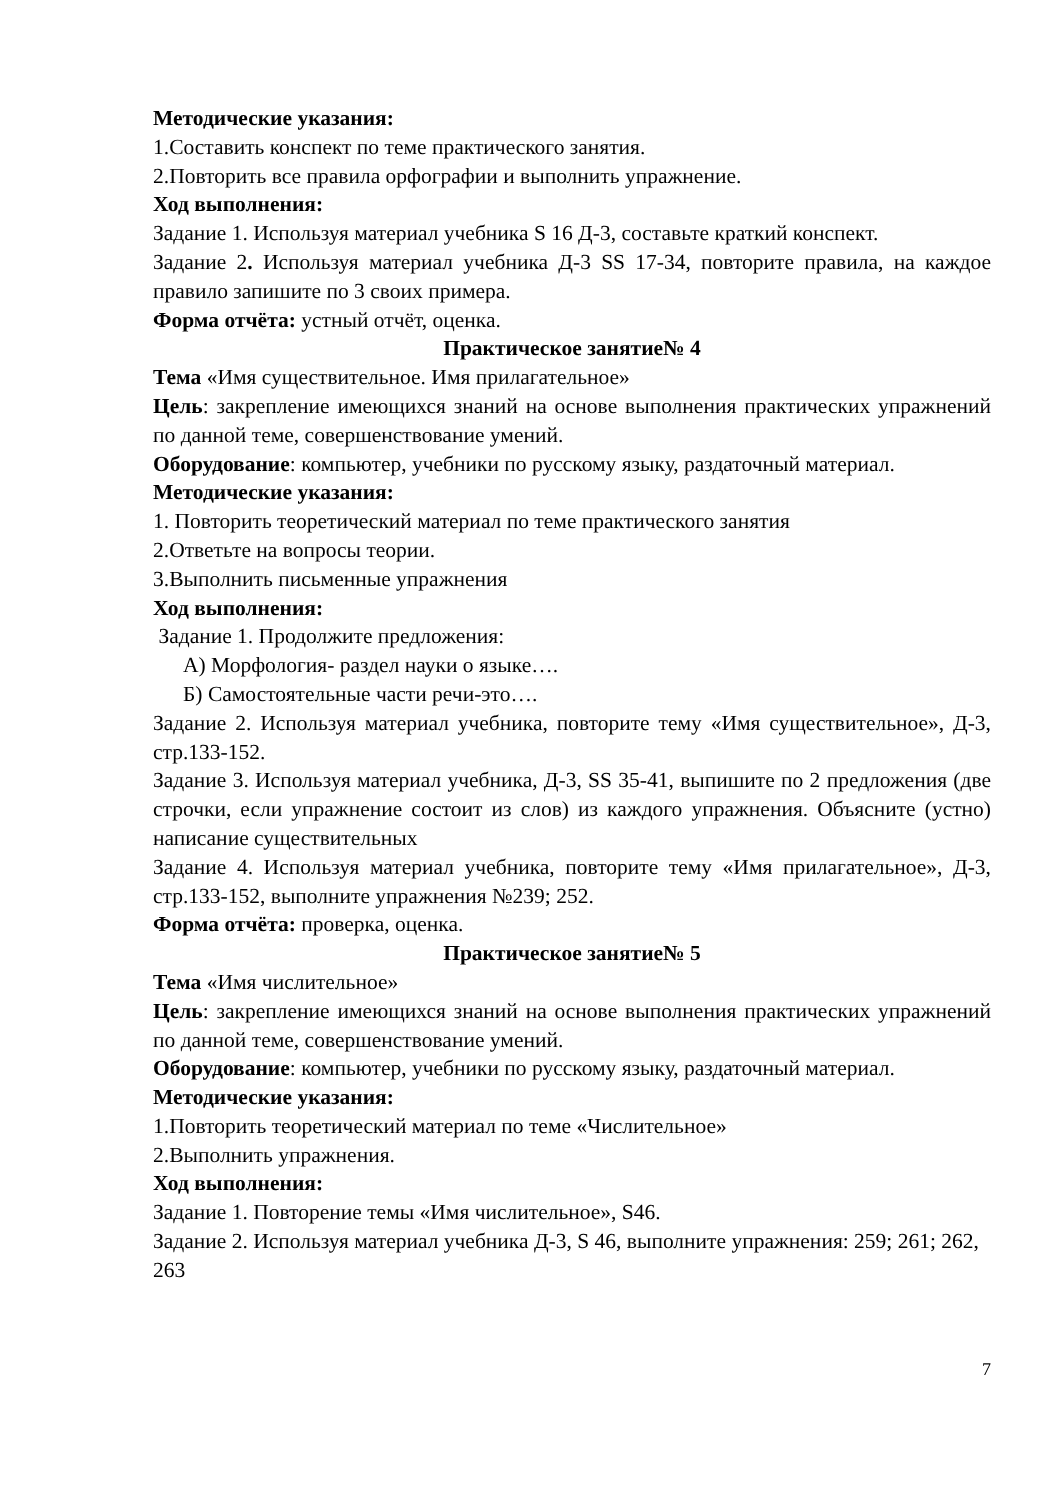Методические указания:
1.Составить конспект по теме практического занятия.
2.Повторить все правила орфографии и выполнить упражнение.
Ход выполнения:
Задание 1. Используя материал учебника S 16 Д-3, составьте краткий конспект.
Задание 2. Используя материал учебника Д-3 SS 17-34, повторите правила, на каждое правило запишите по 3 своих примера.
Форма отчёта: устный отчёт, оценка.
Практическое занятие№ 4
Тема «Имя существительное. Имя прилагательное»
Цель: закрепление имеющихся знаний на основе выполнения практических упражнений по данной теме, совершенствование умений.
Оборудование: компьютер, учебники по русскому языку, раздаточный материал.
Методические указания:
1. Повторить теоретический материал по теме практического занятия
2.Ответьте на вопросы теории.
3.Выполнить письменные упражнения
Ход выполнения:
Задание 1. Продолжите предложения:
А) Морфология- раздел науки о языке….
Б) Самостоятельные части речи-это….
Задание 2. Используя материал учебника, повторите тему «Имя существительное», Д-3, стр.133-152.
Задание 3. Используя материал учебника, Д-3, SS 35-41, выпишите по 2 предложения (две строчки, если упражнение состоит из слов) из каждого упражнения. Объясните (устно) написание существительных
Задание 4. Используя материал учебника, повторите тему «Имя прилагательное», Д-3, стр.133-152, выполните упражнения №239; 252.
Форма отчёта: проверка, оценка.
Практическое занятие№ 5
Тема «Имя числительное»
Цель: закрепление имеющихся знаний на основе выполнения практических упражнений по данной теме, совершенствование умений.
Оборудование: компьютер, учебники по русскому языку, раздаточный материал.
Методические указания:
1.Повторить теоретический материал по теме «Числительное»
2.Выполнить упражнения.
Ход выполнения:
Задание 1. Повторение темы «Имя числительное», S46.
Задание 2. Используя материал учебника Д-3, S 46, выполните упражнения: 259; 261; 262, 263
7